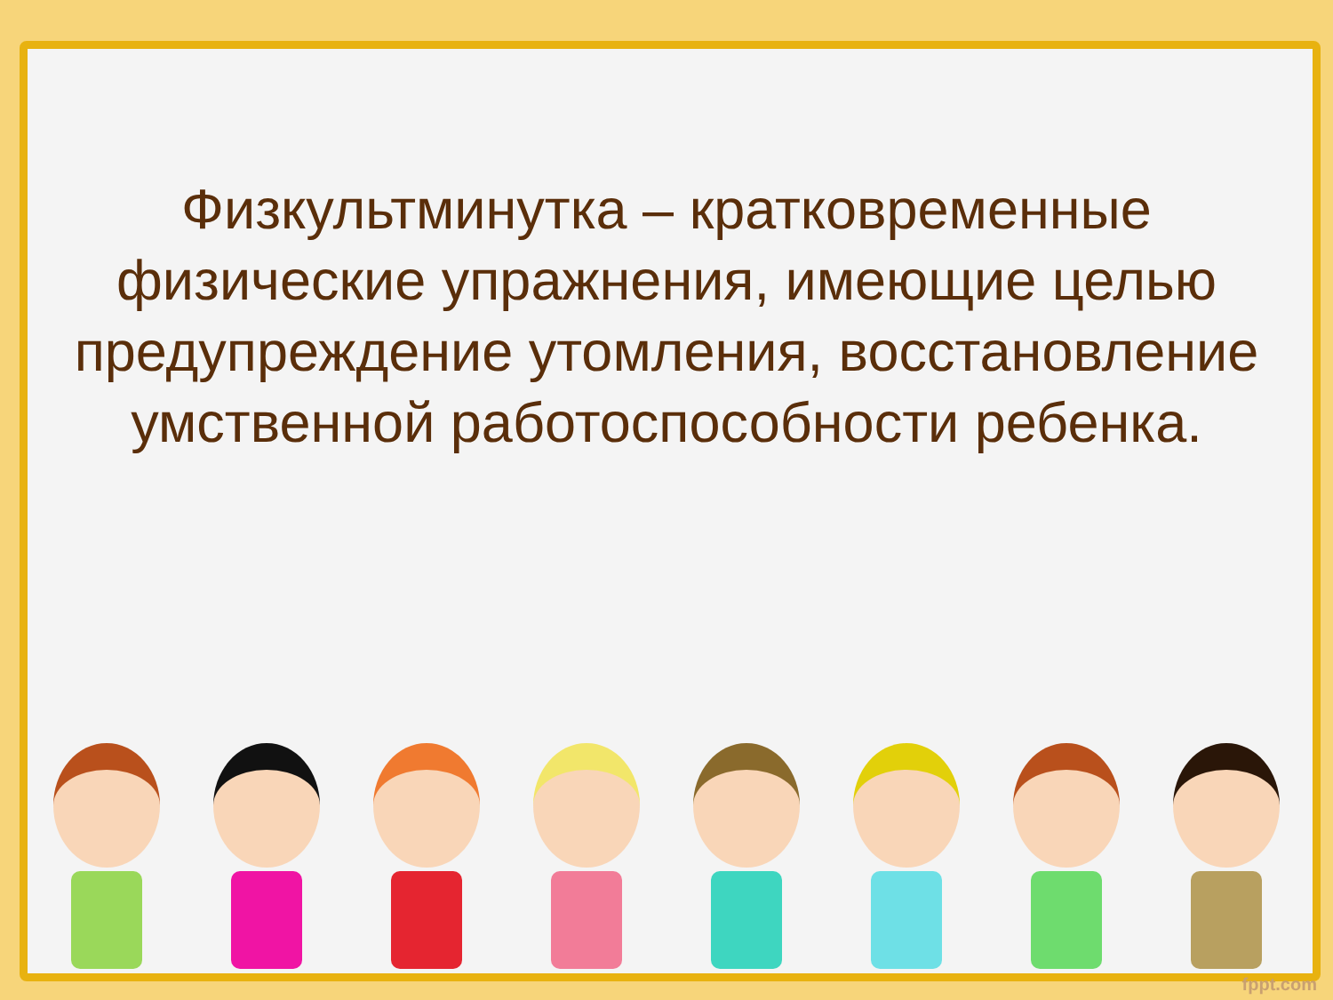Физкультминутка – кратковременные физические упражнения, имеющие целью предупреждение утомления, восстановление умственной работоспособности ребенка.
fppt.com